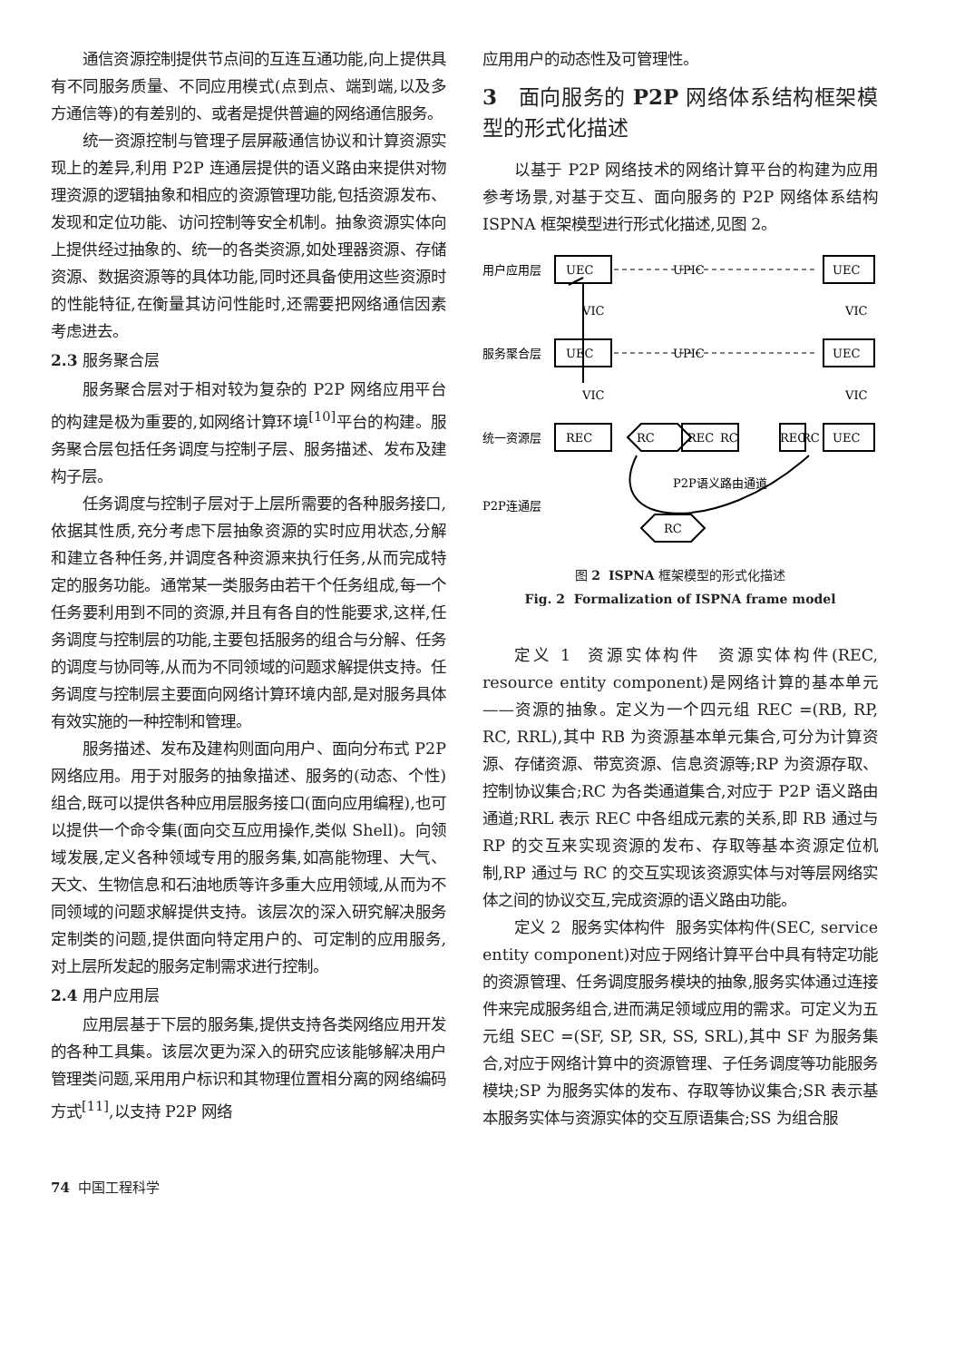通信资源控制提供节点间的互连互通功能,向上提供具有不同服务质量、不同应用模式(点到点、端到端,以及多方通信等)的有差别的、或者是提供普遍的网络通信服务。
统一资源控制与管理子层屏蔽通信协议和计算资源实现上的差异,利用 P2P 连通层提供的语义路由来提供对物理资源的逻辑抽象和相应的资源管理功能,包括资源发布、发现和定位功能、访问控制等安全机制。抽象资源实体向上提供经过抽象的、统一的各类资源,如处理器资源、存储资源、数据资源等的具体功能,同时还具备使用这些资源时的性能特征,在衡量其访问性能时,还需要把网络通信因素考虑进去。
2.3 服务聚合层
服务聚合层对于相对较为复杂的 P2P 网络应用平台的构建是极为重要的,如网络计算环境<sup>[10]</sup>平台的构建。服务聚合层包括任务调度与控制子层、服务描述、发布及建构子层。
任务调度与控制子层对于上层所需要的各种服务接口,依据其性质,充分考虑下层抽象资源的实时应用状态,分解和建立各种任务,并调度各种资源来执行任务,从而完成特定的服务功能。通常某一类服务由若干个任务组成,每一个任务要利用到不同的资源,并且有各自的性能要求,这样,任务调度与控制层的功能,主要包括服务的组合与分解、任务的调度与协同等,从而为不同领域的问题求解提供支持。任务调度与控制层主要面向网络计算环境内部,是对服务具体有效实施的一种控制和管理。
服务描述、发布及建构则面向用户、面向分布式 P2P 网络应用。用于对服务的抽象描述、服务的(动态、个性)组合,既可以提供各种应用层服务接口(面向应用编程),也可以提供一个命令集(面向交互应用操作,类似 Shell)。向领域发展,定义各种领域专用的服务集,如高能物理、大气、天文、生物信息和石油地质等许多重大应用领域,从而为不同领域的问题求解提供支持。该层次的深入研究解决服务定制类的问题,提供面向特定用户的、可定制的应用服务,对上层所发起的服务定制需求进行控制。
2.4 用户应用层
应用层基于下层的服务集,提供支持各类网络应用开发的各种工具集。该层次更为深入的研究应该能够解决用户管理类问题,采用用户标识和其物理位置相分离的网络编码方式<sup>[11]</sup>,以支持 P2P 网络
应用用户的动态性及可管理性。
3 面向服务的 P2P 网络体系结构框架模型的形式化描述
以基于 P2P 网络技术的网络计算平台的构建为应用参考场景,对基于交互、面向服务的 P2P 网络体系结构 ISPNA 框架模型进行形式化描述,见图 2。
用户应用层
UEC
UPIC
UEC
服务聚合层
UEC
UPIC
UEC
统一资源层
REC
RC
REC
RC
REC
RC
UEC
VIC
VIC
VIC
VIC
P2P语义路由通道
P2P连通层
RC
图 2 ISPNA 框架模型的形式化描述
Fig. 2 Formalization of ISPNA frame model
定义 1 资源实体构件 资源实体构件(REC, resource entity component)是网络计算的基本单元——资源的抽象。定义为一个四元组 REC =(RB, RP, RC, RRL),其中 RB 为资源基本单元集合,可分为计算资源、存储资源、带宽资源、信息资源等;RP 为资源存取、控制协议集合;RC 为各类通道集合,对应于 P2P 语义路由通道;RRL 表示 REC 中各组成元素的关系,即 RB 通过与 RP 的交互来实现资源的发布、存取等基本资源定位机制,RP 通过与 RC 的交互实现该资源实体与对等层网络实体之间的协议交互,完成资源的语义路由功能。
定义 2 服务实体构件 服务实体构件(SEC, service entity component)对应于网络计算平台中具有特定功能的资源管理、任务调度服务模块的抽象,服务实体通过连接件来完成服务组合,进而满足领域应用的需求。可定义为五元组 SEC =(SF, SP, SR, SS, SRL),其中 SF 为服务集合,对应于网络计算中的资源管理、子任务调度等功能服务模块;SP 为服务实体的发布、存取等协议集合;SR 表示基本服务实体与资源实体的交互原语集合;SS 为组合服
74 中国工程科学